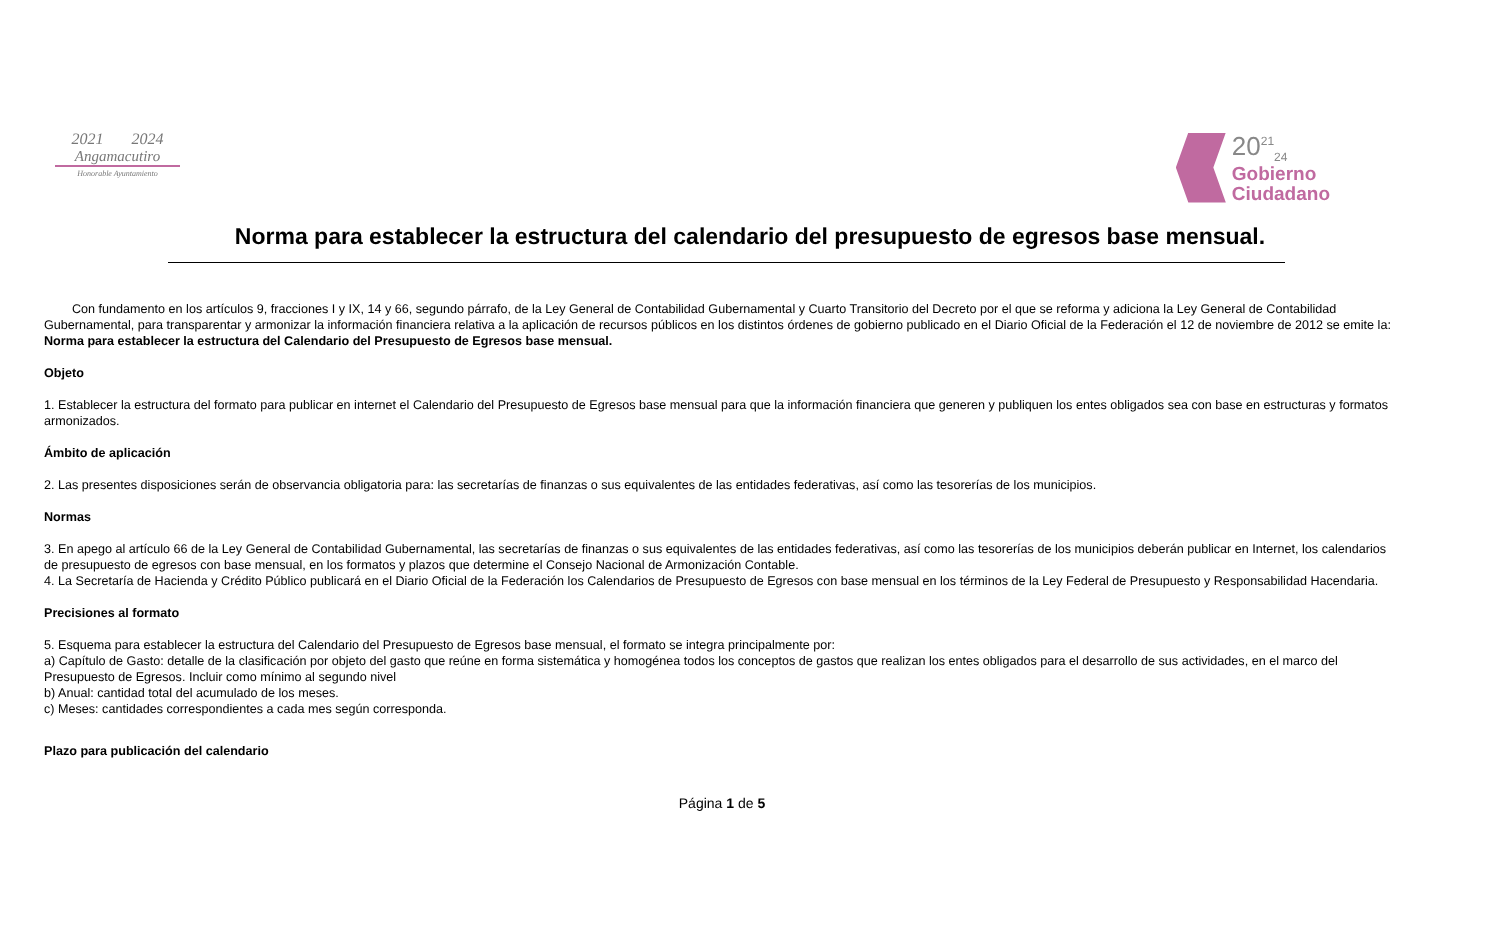2021 2024
Angamacutiro
Honorable Ayuntamiento
20<sup>21</sup><sub>24</sub>
Gobierno
Ciudadano
Norma para establecer la estructura del calendario del presupuesto de egresos base mensual.
Con fundamento en los artículos 9, fracciones I y IX, 14 y 66, segundo párrafo, de la Ley General de Contabilidad Gubernamental y Cuarto Transitorio del Decreto por el que se reforma y adiciona la Ley General de Contabilidad Gubernamental, para transparentar y armonizar la información financiera relativa a la aplicación de recursos públicos en los distintos órdenes de gobierno publicado en el Diario Oficial de la Federación el 12 de noviembre de 2012 se emite la:
Norma para establecer la estructura del Calendario del Presupuesto de Egresos base mensual.
Objeto
1. Establecer la estructura del formato para publicar en internet el Calendario del Presupuesto de Egresos base mensual para que la información financiera que generen y publiquen los entes obligados sea con base en estructuras y formatos armonizados.
Ámbito de aplicación
2. Las presentes disposiciones serán de observancia obligatoria para: las secretarías de finanzas o sus equivalentes de las entidades federativas, así como las tesorerías de los municipios.
Normas
3. En apego al artículo 66 de la Ley General de Contabilidad Gubernamental, las secretarías de finanzas o sus equivalentes de las entidades federativas, así como las tesorerías de los municipios deberán publicar en Internet, los calendarios de presupuesto de egresos con base mensual, en los formatos y plazos que determine el Consejo Nacional de Armonización Contable.
4. La Secretaría de Hacienda y Crédito Público publicará en el Diario Oficial de la Federación los Calendarios de Presupuesto de Egresos con base mensual en los términos de la Ley Federal de Presupuesto y Responsabilidad Hacendaria.
Precisiones al formato
5. Esquema para establecer la estructura del Calendario del Presupuesto de Egresos base mensual, el formato se integra principalmente por:
a) Capítulo de Gasto: detalle de la clasificación por objeto del gasto que reúne en forma sistemática y homogénea todos los conceptos de gastos que realizan los entes obligados para el desarrollo de sus actividades, en el marco del Presupuesto de Egresos. Incluir como mínimo al segundo nivel
b) Anual: cantidad total del acumulado de los meses.
c) Meses: cantidades correspondientes a cada mes según corresponda.
Plazo para publicación del calendario
Página 1 de 5